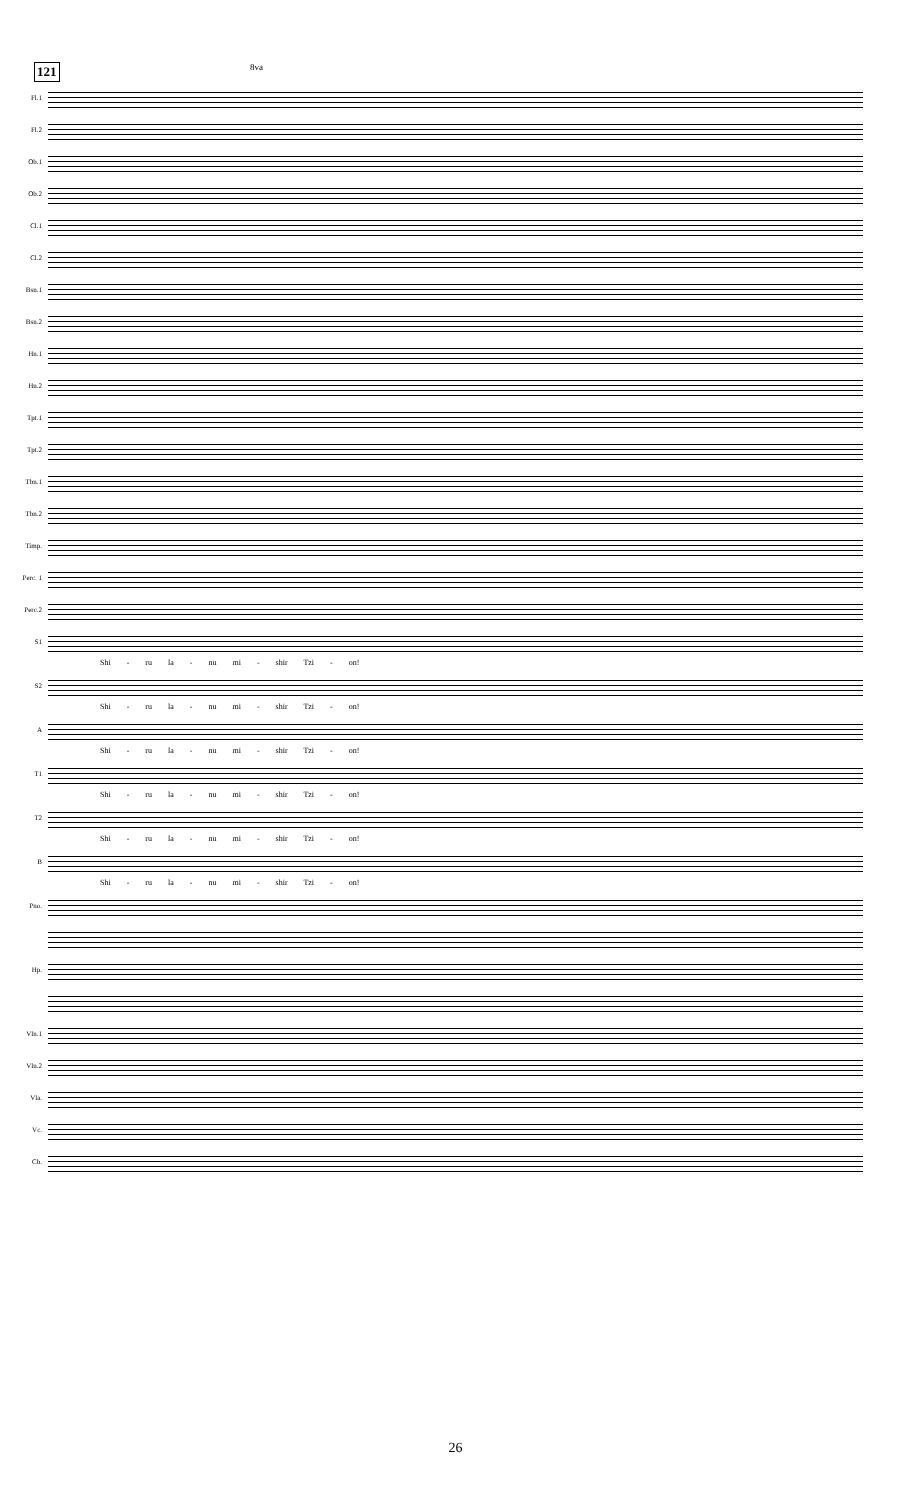121 8va
Fl.1
Fl.2
Ob.1
Ob.2
Cl.1
Cl.2
Bsn.1
Bsn.2
Hn.1
Hn.2
Tpt.1
Tpt.2
Tbn.1
Tbn.2
Timp.
Perc. 1
Perc.2
S1
Shi - ru la - nu mi - shir Tzi - on!
S2
Shi - ru la - nu mi - shir Tzi - on!
A
Shi - ru la - nu mi - shir Tzi - on!
T1
Shi - ru la - nu mi - shir Tzi - on!
T2
Shi - ru la - nu mi - shir Tzi - on!
B
Shi - ru la - nu mi - shir Tzi - on!
Pno.
Hp.
Vln.1
Vln.2
Vla.
Vc.
Cb.
26